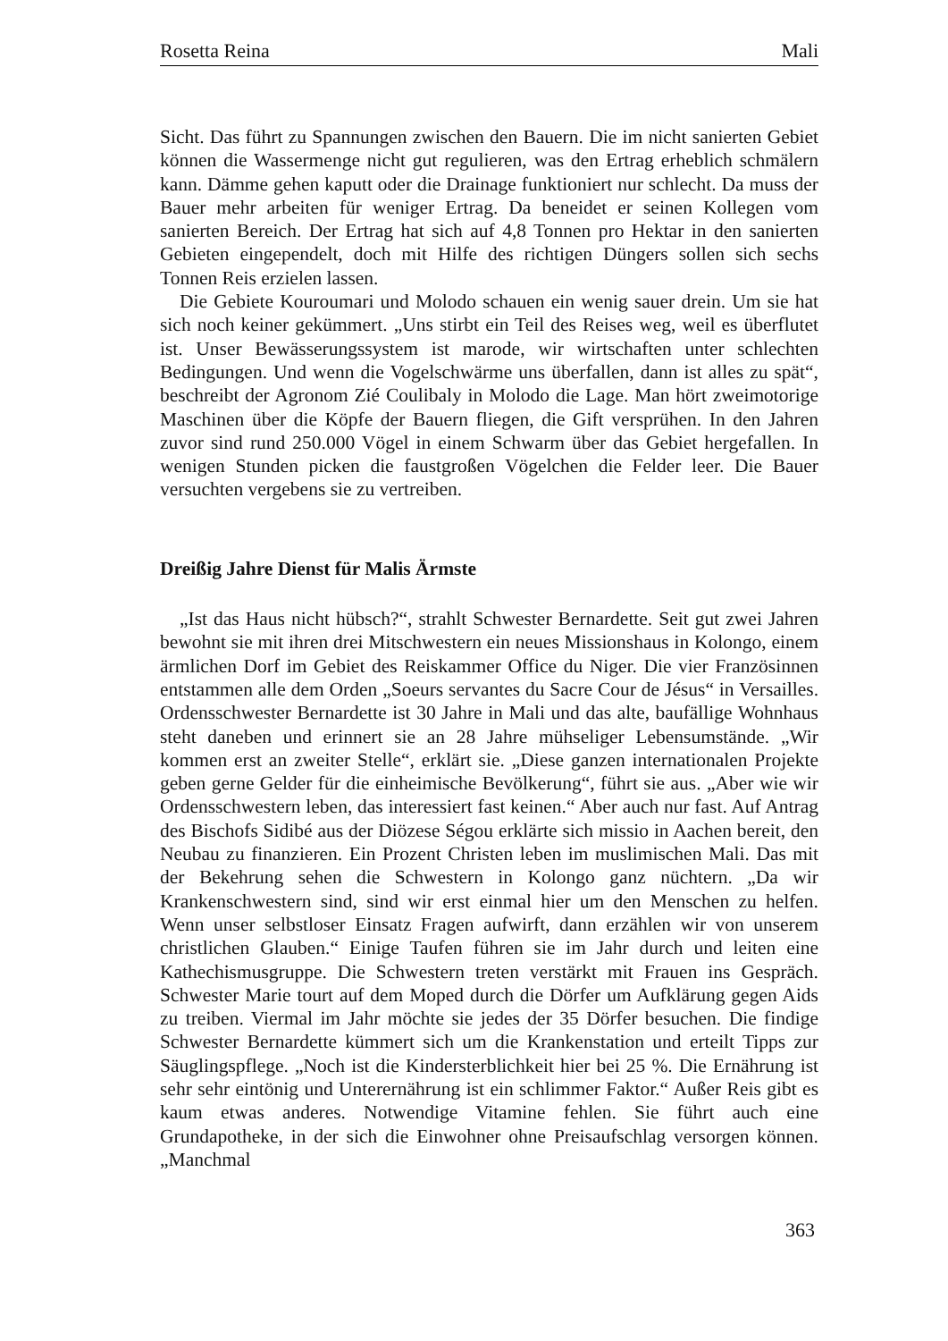Rosetta Reina Mali
Sicht. Das führt zu Spannungen zwischen den Bauern. Die im nicht sanierten Gebiet können die Wassermenge nicht gut regulieren, was den Ertrag erheblich schmälern kann. Dämme gehen kaputt oder die Drainage funktioniert nur schlecht. Da muss der Bauer mehr arbeiten für weniger Ertrag. Da beneidet er seinen Kollegen vom sanierten Bereich. Der Ertrag hat sich auf 4,8 Tonnen pro Hektar in den sanierten Gebieten eingependelt, doch mit Hilfe des richtigen Düngers sollen sich sechs Tonnen Reis erzielen lassen.
Die Gebiete Kouroumari und Molodo schauen ein wenig sauer drein. Um sie hat sich noch keiner gekümmert. „Uns stirbt ein Teil des Reises weg, weil es überflutet ist. Unser Bewässerungssystem ist marode, wir wirtschaften unter schlechten Bedingungen. Und wenn die Vogelschwärme uns überfallen, dann ist alles zu spät“, beschreibt der Agronom Zié Coulibaly in Molodo die Lage. Man hört zweimotorige Maschinen über die Köpfe der Bauern fliegen, die Gift versprühen. In den Jahren zuvor sind rund 250.000 Vögel in einem Schwarm über das Gebiet hergefallen. In wenigen Stunden picken die faustgroßen Vögelchen die Felder leer. Die Bauer versuchten vergebens sie zu vertreiben.
Dreißig Jahre Dienst für Malis Ärmste
„Ist das Haus nicht hübsch?“, strahlt Schwester Bernardette. Seit gut zwei Jahren bewohnt sie mit ihren drei Mitschwestern ein neues Missionshaus in Kolongo, einem ärmlichen Dorf im Gebiet des Reiskammer Office du Niger. Die vier Französinnen entstammen alle dem Orden „Soeurs servantes du Sacre Cour de Jésus“ in Versailles. Ordensschwester Bernardette ist 30 Jahre in Mali und das alte, baufällige Wohnhaus steht daneben und erinnert sie an 28 Jahre mühseliger Lebensumstände. „Wir kommen erst an zweiter Stelle“, erklärt sie. „Diese ganzen internationalen Projekte geben gerne Gelder für die einheimische Bevölkerung“, führt sie aus. „Aber wie wir Ordensschwestern leben, das interessiert fast keinen.“ Aber auch nur fast. Auf Antrag des Bischofs Sidibé aus der Diözese Ségou erklärte sich missio in Aachen bereit, den Neubau zu finanzieren. Ein Prozent Christen leben im muslimischen Mali. Das mit der Bekehrung sehen die Schwestern in Kolongo ganz nüchtern. „Da wir Krankenschwestern sind, sind wir erst einmal hier um den Menschen zu helfen. Wenn unser selbstloser Einsatz Fragen aufwirft, dann erzählen wir von unserem christlichen Glauben.“ Einige Taufen führen sie im Jahr durch und leiten eine Kathechismusgruppe. Die Schwestern treten verstärkt mit Frauen ins Gespräch. Schwester Marie tourt auf dem Moped durch die Dörfer um Aufklärung gegen Aids zu treiben. Viermal im Jahr möchte sie jedes der 35 Dörfer besuchen. Die findige Schwester Bernardette kümmert sich um die Krankenstation und erteilt Tipps zur Säuglingspflege. „Noch ist die Kindersterblichkeit hier bei 25 %. Die Ernährung ist sehr sehr eintönig und Unterernährung ist ein schlimmer Faktor.“ Außer Reis gibt es kaum etwas anderes. Notwendige Vitamine fehlen. Sie führt auch eine Grundapotheke, in der sich die Einwohner ohne Preisaufschlag versorgen können. „Manchmal
363